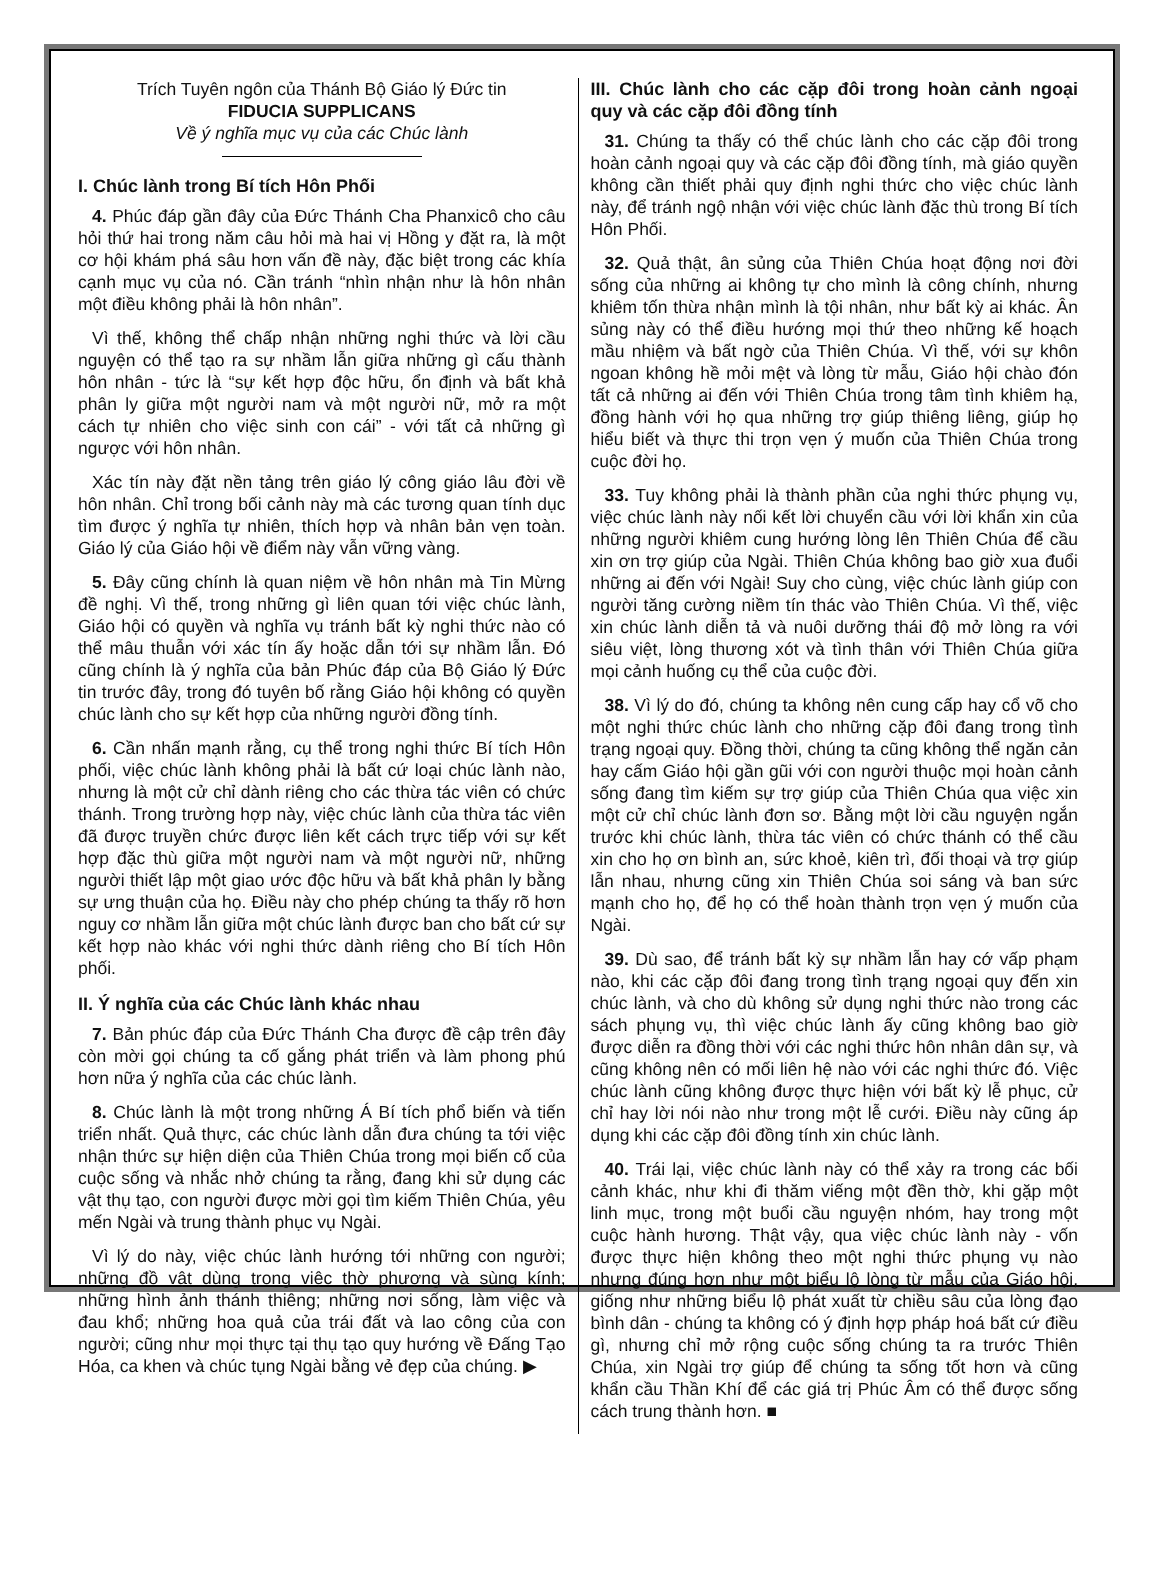Trích Tuyên ngôn của Thánh Bộ Giáo lý Đức tin
FIDUCIA SUPPLICANS
Về ý nghĩa mục vụ của các Chúc lành
I. Chúc lành trong Bí tích Hôn Phối
4. Phúc đáp gần đây của Đức Thánh Cha Phanxicô cho câu hỏi thứ hai trong năm câu hỏi mà hai vị Hồng y đặt ra, là một cơ hội khám phá sâu hơn vấn đề này, đặc biệt trong các khía cạnh mục vụ của nó. Cần tránh “nhìn nhận như là hôn nhân một điều không phải là hôn nhân”.
Vì thế, không thể chấp nhận những nghi thức và lời cầu nguyện có thể tạo ra sự nhầm lẫn giữa những gì cấu thành hôn nhân - tức là “sự kết hợp độc hữu, ổn định và bất khả phân ly giữa một người nam và một người nữ, mở ra một cách tự nhiên cho việc sinh con cái” - với tất cả những gì ngược với hôn nhân.
Xác tín này đặt nền tảng trên giáo lý công giáo lâu đời về hôn nhân. Chỉ trong bối cảnh này mà các tương quan tính dục tìm được ý nghĩa tự nhiên, thích hợp và nhân bản vẹn toàn. Giáo lý của Giáo hội về điểm này vẫn vững vàng.
5. Đây cũng chính là quan niệm về hôn nhân mà Tin Mừng đề nghị. Vì thế, trong những gì liên quan tới việc chúc lành, Giáo hội có quyền và nghĩa vụ tránh bất kỳ nghi thức nào có thể mâu thuẫn với xác tín ấy hoặc dẫn tới sự nhầm lẫn. Đó cũng chính là ý nghĩa của bản Phúc đáp của Bộ Giáo lý Đức tin trước đây, trong đó tuyên bố rằng Giáo hội không có quyền chúc lành cho sự kết hợp của những người đồng tính.
6. Cần nhấn mạnh rằng, cụ thể trong nghi thức Bí tích Hôn phối, việc chúc lành không phải là bất cứ loại chúc lành nào, nhưng là một cử chỉ dành riêng cho các thừa tác viên có chức thánh. Trong trường hợp này, việc chúc lành của thừa tác viên đã được truyền chức được liên kết cách trực tiếp với sự kết hợp đặc thù giữa một người nam và một người nữ, những người thiết lập một giao ước độc hữu và bất khả phân ly bằng sự ưng thuận của họ. Điều này cho phép chúng ta thấy rõ hơn nguy cơ nhầm lẫn giữa một chúc lành được ban cho bất cứ sự kết hợp nào khác với nghi thức dành riêng cho Bí tích Hôn phối.
II. Ý nghĩa của các Chúc lành khác nhau
7. Bản phúc đáp của Đức Thánh Cha được đề cập trên đây còn mời gọi chúng ta cố gắng phát triển và làm phong phú hơn nữa ý nghĩa của các chúc lành.
8. Chúc lành là một trong những Á Bí tích phổ biến và tiến triển nhất. Quả thực, các chúc lành dẫn đưa chúng ta tới việc nhận thức sự hiện diện của Thiên Chúa trong mọi biến cố của cuộc sống và nhắc nhở chúng ta rằng, đang khi sử dụng các vật thụ tạo, con người được mời gọi tìm kiếm Thiên Chúa, yêu mến Ngài và trung thành phục vụ Ngài.
Vì lý do này, việc chúc lành hướng tới những con người; những đồ vật dùng trong việc thờ phượng và sùng kính; những hình ảnh thánh thiêng; những nơi sống, làm việc và đau khổ; những hoa quả của trái đất và lao công của con người; cũng như mọi thực tại thụ tạo quy hướng về Đấng Tạo Hóa, ca khen và chúc tụng Ngài bằng vẻ đẹp của chúng. ▶
III. Chúc lành cho các cặp đôi trong hoàn cảnh ngoại quy và các cặp đôi đồng tính
31. Chúng ta thấy có thể chúc lành cho các cặp đôi trong hoàn cảnh ngoại quy và các cặp đôi đồng tính, mà giáo quyền không cần thiết phải quy định nghi thức cho việc chúc lành này, để tránh ngộ nhận với việc chúc lành đặc thù trong Bí tích Hôn Phối.
32. Quả thật, ân sủng của Thiên Chúa hoạt động nơi đời sống của những ai không tự cho mình là công chính, nhưng khiêm tốn thừa nhận mình là tội nhân, như bất kỳ ai khác. Ân sủng này có thể điều hướng mọi thứ theo những kế hoạch mầu nhiệm và bất ngờ của Thiên Chúa. Vì thế, với sự khôn ngoan không hề mỏi mệt và lòng từ mẫu, Giáo hội chào đón tất cả những ai đến với Thiên Chúa trong tâm tình khiêm hạ, đồng hành với họ qua những trợ giúp thiêng liêng, giúp họ hiểu biết và thực thi trọn vẹn ý muốn của Thiên Chúa trong cuộc đời họ.
33. Tuy không phải là thành phần của nghi thức phụng vụ, việc chúc lành này nối kết lời chuyển cầu với lời khẩn xin của những người khiêm cung hướng lòng lên Thiên Chúa để cầu xin ơn trợ giúp của Ngài. Thiên Chúa không bao giờ xua đuổi những ai đến với Ngài! Suy cho cùng, việc chúc lành giúp con người tăng cường niềm tín thác vào Thiên Chúa. Vì thế, việc xin chúc lành diễn tả và nuôi dưỡng thái độ mở lòng ra với siêu việt, lòng thương xót và tình thân với Thiên Chúa giữa mọi cảnh huống cụ thể của cuộc đời.
38. Vì lý do đó, chúng ta không nên cung cấp hay cổ võ cho một nghi thức chúc lành cho những cặp đôi đang trong tình trạng ngoại quy. Đồng thời, chúng ta cũng không thể ngăn cản hay cấm Giáo hội gần gũi với con người thuộc mọi hoàn cảnh sống đang tìm kiếm sự trợ giúp của Thiên Chúa qua việc xin một cử chỉ chúc lành đơn sơ. Bằng một lời cầu nguyện ngắn trước khi chúc lành, thừa tác viên có chức thánh có thể cầu xin cho họ ơn bình an, sức khoẻ, kiên trì, đối thoại và trợ giúp lẫn nhau, nhưng cũng xin Thiên Chúa soi sáng và ban sức mạnh cho họ, để họ có thể hoàn thành trọn vẹn ý muốn của Ngài.
39. Dù sao, để tránh bất kỳ sự nhầm lẫn hay cớ vấp phạm nào, khi các cặp đôi đang trong tình trạng ngoại quy đến xin chúc lành, và cho dù không sử dụng nghi thức nào trong các sách phụng vụ, thì việc chúc lành ấy cũng không bao giờ được diễn ra đồng thời với các nghi thức hôn nhân dân sự, và cũng không nên có mối liên hệ nào với các nghi thức đó. Việc chúc lành cũng không được thực hiện với bất kỳ lễ phục, cử chỉ hay lời nói nào như trong một lễ cưới. Điều này cũng áp dụng khi các cặp đôi đồng tính xin chúc lành.
40. Trái lại, việc chúc lành này có thể xảy ra trong các bối cảnh khác, như khi đi thăm viếng một đền thờ, khi gặp một linh mục, trong một buổi cầu nguyện nhóm, hay trong một cuộc hành hương. Thật vậy, qua việc chúc lành này - vốn được thực hiện không theo một nghi thức phụng vụ nào nhưng đúng hơn như một biểu lộ lòng từ mẫu của Giáo hội, giống như những biểu lộ phát xuất từ chiều sâu của lòng đạo bình dân - chúng ta không có ý định hợp pháp hoá bất cứ điều gì, nhưng chỉ mở rộng cuộc sống chúng ta ra trước Thiên Chúa, xin Ngài trợ giúp để chúng ta sống tốt hơn và cũng khẩn cầu Thần Khí để các giá trị Phúc Âm có thể được sống cách trung thành hơn. ■